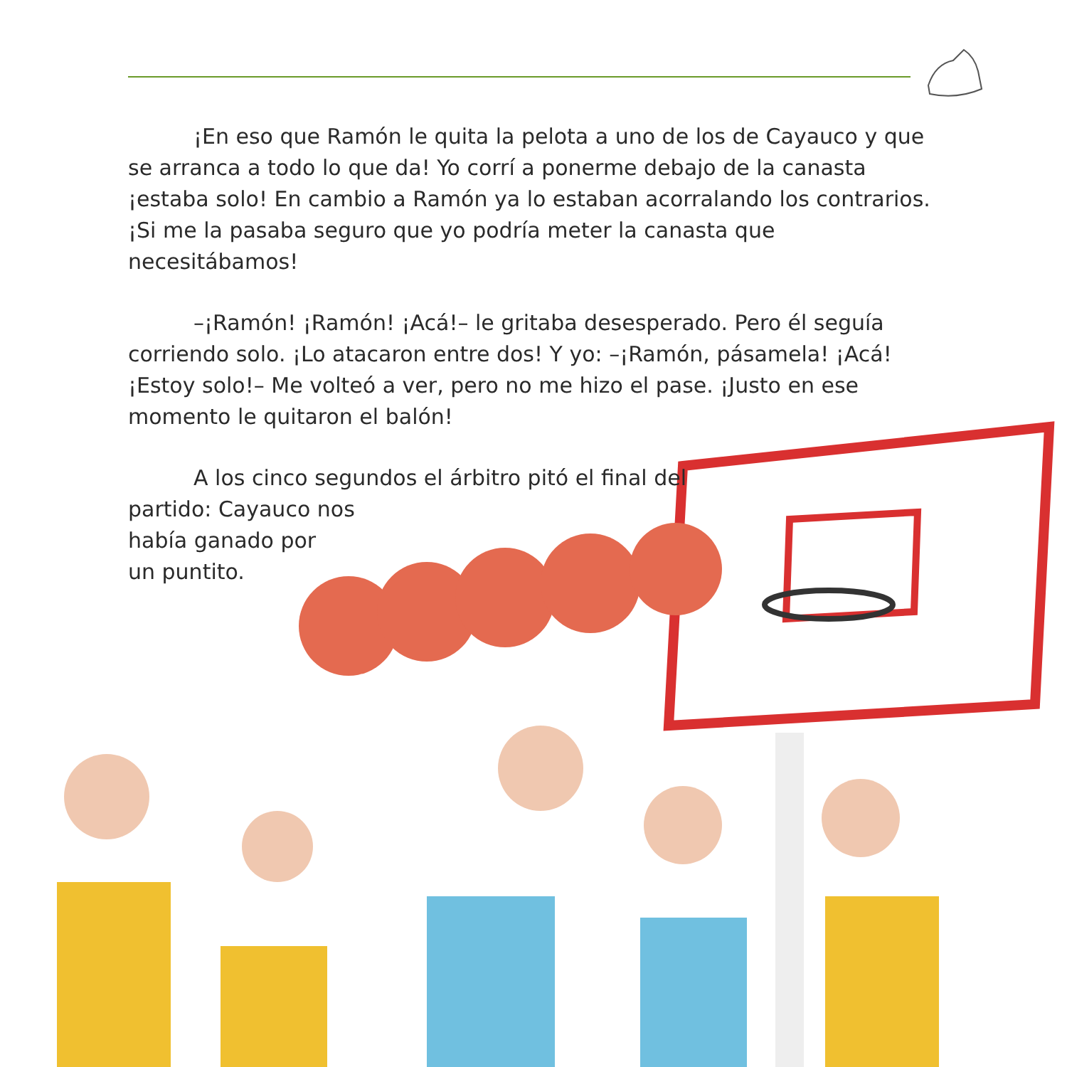¡En eso que Ramón le quita la pelota a uno de los de Cayauco y que se arranca a todo lo que da! Yo corrí a ponerme debajo de la canasta ¡estaba solo! En cambio a Ramón ya lo estaban acorralando los contrarios. ¡Si me la pasaba seguro que yo podría meter la canasta que necesitábamos!
–¡Ramón! ¡Ramón! ¡Acá!– le gritaba desesperado. Pero él seguía corriendo solo. ¡Lo atacaron entre dos! Y yo: –¡Ramón, pásamela! ¡Acá! ¡Estoy solo!– Me volteó a ver, pero no me hizo el pase. ¡Justo en ese momento le quitaron el balón!
A los cinco segundos el árbitro pitó el final del partido: Cayauco nos
había ganado por
un puntito.